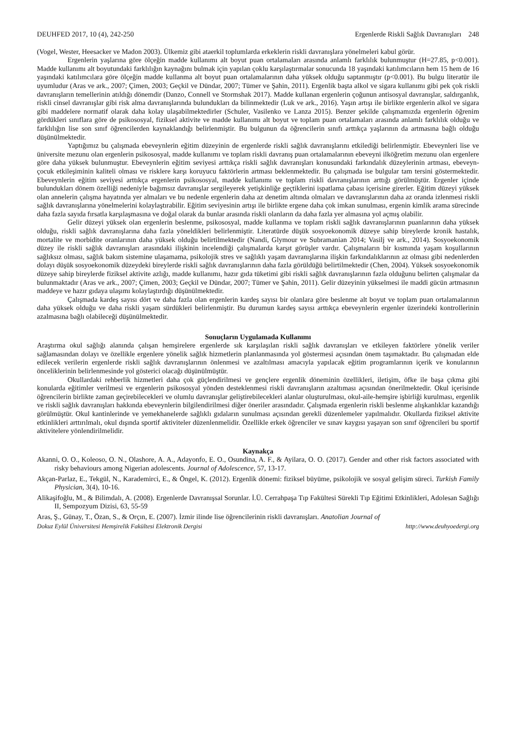DEUHFED 2017, 10 (4), 242-250 Ergenlerde Riskli Sağlık Davranışları 248
(Vogel, Wester, Heesacker ve Madon 2003). Ülkemiz gibi ataerkil toplumlarda erkeklerin riskli davranışlara yönelmeleri kabul görür.
Ergenlerin yaşlarına göre ölçeğin madde kullanımı alt boyut puan ortalamaları arasında anlamlı farklılık bulunmuştur (H=27.85, p<0.001). Madde kullanımı alt boyutundaki farklılığın kaynağını bulmak için yapılan çoklu karşılaştırmalar sonucunda 18 yaşındaki katılımcıların hem 15 hem de 16 yaşındaki katılımcılara göre ölçeğin madde kullanma alt boyut puan ortalamalarının daha yüksek olduğu saptanmıştır (p<0.001). Bu bulgu literatür ile uyumludur (Aras ve ark., 2007; Çimen, 2003; Geçkil ve Dündar, 2007; Tümer ve Şahin, 2011). Ergenlik başta alkol ve sigara kullanımı gibi pek çok riskli davranışların temellerinin atıldığı dönemdir (Danzo, Connell ve Stormshak 2017). Madde kullanan ergenlerin çoğunun antisosyal davranışlar, saldırganlık, riskli cinsel davranışlar gibi risk alma davranışlarında bulundukları da bilinmektedir (Luk ve ark., 2016). Yaşın artışı ile birlikte ergenlerin alkol ve sigara gibi maddelere normatif olarak daha kolay ulaşabilmektedirler (Schuler, Vasilenko ve Lanza 2015). Benzer şekilde çalışmamızda ergenlerin öğrenim gördükleri sınıflara göre de psikososyal, fiziksel aktivite ve madde kullanımı alt boyut ve toplam puan ortalamaları arasında anlamlı farklılık olduğu ve farklılığın lise son sınıf öğrencilerden kaynaklandığı belirlenmiştir. Bu bulgunun da öğrencilerin sınıfı arttıkça yaşlarının da artmasına bağlı olduğu düşünülmektedir.
Yaptığımız bu çalışmada ebeveynlerin eğitim düzeyinin de ergenlerde riskli sağlık davranışlarını etkilediği belirlenmiştir. Ebeveynleri lise ve üniversite mezunu olan ergenlerin psikososyal, madde kullanımı ve toplam riskli davranış puan ortalamalarının ebeveyni ilköğretim mezunu olan ergenlere göre daha yüksek bulunmuştur. Ebeveynlerin eğitim seviyesi arttıkça riskli sağlık davranışları konusundaki farkındalık düzeylerinin artması, ebeveyn-çocuk etkileşiminin kaliteli olması ve risklere karşı koruyucu faktörlerin artması beklenmektedir. Bu çalışmada ise bulgular tam tersini göstermektedir. Ebeveynlerin eğitim seviyesi arttıkça ergenlerin psikososyal, madde kullanımı ve toplam riskli davranışlarının arttığı görülmüştür. Ergenler içinde bulundukları dönem özelliği nedeniyle bağımsız davranışlar sergileyerek yetişkinliğe geçtiklerini ispatlama çabası içerisine girerler. Eğitim düzeyi yüksek olan annelerin çalışma hayatında yer almaları ve bu nedenle ergenlerin daha az denetim altında olmaları ve davranışlarının daha az oranda izlenmesi riskli sağlık davranışlarına yönelmelerini kolaylaştırabilir. Eğitim seviyesinin artışı ile birlikte ergene daha çok imkan sunulması, ergenin kimlik arama sürecinde daha fazla sayıda fırsatla karşılaşmasına ve doğal olarak da bunlar arasında riskli olanların da daha fazla yer almasına yol açmış olabilir.
Gelir düzeyi yüksek olan ergenlerin beslenme, psikososyal, madde kullanma ve toplam riskli sağlık davranışlarının puanlarının daha yüksek olduğu, riskli sağlık davranışlarına daha fazla yöneldikleri belirlenmiştir. Literatürde düşük sosyoekonomik düzeye sahip bireylerde kronik hastalık, mortalite ve morbidite oranlarının daha yüksek olduğu belirtilmektedir (Nandi, Glymour ve Subramanian 2014; Vasilj ve ark., 2014). Sosyoekonomik düzey ile riskli sağlık davranışları arasındaki ilişkinin incelendiği çalışmalarda karşıt görüşler vardır. Çalışmaların bir kısmında yaşam koşullarının sağlıksız olması, sağlık bakım sistemine ulaşamama, psikolojik stres ve sağlıklı yaşam davranışlarına ilişkin farkındalıklarının az olması gibi nedenlerden dolayı düşük sosyoekonomik düzeydeki bireylerde riskli sağlık davranışlarının daha fazla görüldüğü belirtilmektedir (Chen, 2004). Yüksek sosyoekonomik düzeye sahip bireylerde fiziksel aktivite azlığı, madde kullanımı, hazır gıda tüketimi gibi riskli sağlık davranışlarının fazla olduğunu belirten çalışmalar da bulunmaktadır (Aras ve ark., 2007; Çimen, 2003; Geçkil ve Dündar, 2007; Tümer ve Şahin, 2011). Gelir düzeyinin yükselmesi ile maddi gücün artmasının maddeye ve hazır gıdaya ulaşımı kolaylaştırdığı düşünülmektedir.
Çalışmada kardeş sayısı dört ve daha fazla olan ergenlerin kardeş sayısı bir olanlara göre beslenme alt boyut ve toplam puan ortalamalarının daha yüksek olduğu ve daha riskli yaşam sürdükleri belirlenmiştir. Bu durumun kardeş sayısı arttıkça ebeveynlerin ergenler üzerindeki kontrollerinin azalmasına bağlı olabileceği düşünülmektedir.
Sonuçların Uygulamada Kullanımı
Araştırma okul sağlığı alanında çalışan hemşirelere ergenlerde sık karşılaşılan riskli sağlık davranışları ve etkileyen faktörlere yönelik veriler sağlamasından dolayı ve özellikle ergenlere yönelik sağlık hizmetlerin planlanmasında yol göstermesi açısından önem taşımaktadır. Bu çalışmadan elde edilecek verilerin ergenlerde riskli sağlık davranışlarının önlenmesi ve azaltılması amacıyla yapılacak eğitim programlarının içerik ve konularının önceliklerinin belirlenmesinde yol gösterici olacağı düşünülmüştür.
Okullardaki rehberlik hizmetleri daha çok güçlendirilmesi ve gençlere ergenlik döneminin özellikleri, iletişim, öfke ile başa çıkma gibi konularda eğitimler verilmesi ve ergenlerin psikososyal yönden desteklenmesi riskli davranışların azaltıması açısından önerilmektedir. Okul içerisinde öğrencilerin birlikte zaman geçirebilecekleri ve olumlu davranışlar geliştirebilecekleri alanlar oluşturulması, okul-aile-hemşire işbirliği kurulması, ergenlik ve riskli sağlık davranışları hakkında ebeveynlerin bilgilendirilmesi diğer öneriler arasındadır. Çalışmada ergenlerin riskli beslenme alışkanlıklar kazandığı görülmüştür. Okul kantinlerinde ve yemekhanelerde sağlıklı gıdaların sunulması açısından gerekli düzenlemeler yapılmalıdır. Okullarda fiziksel aktivite etkinlikleri arttırılmalı, okul dışında sportif aktiviteler düzenlenmelidir. Özellikle erkek öğrenciler ve sınav kaygısı yaşayan son sınıf öğrencileri bu sportif aktivitelere yönlendirilmelidir.
Kaynakça
Akanni, O. O., Koleoso, O. N., Olashore, A. A., Adayonfo, E. O., Osundina, A. F., & Ayilara, O. O. (2017). Gender and other risk factors associated with risky behaviours among Nigerian adolescents. Journal of Adolescence, 57, 13-17.
Akçan-Parlaz, E., Tekgül, N., Karademirci, E., & Öngel, K. (2012). Ergenlik dönemi: fiziksel büyüme, psikolojik ve sosyal gelişim süreci. Turkish Family Physician, 3(4), 10-16.
Alikaşifoğlu, M., & Bilimdalı, A. (2008). Ergenlerde Davranışsal Sorunlar. İ.Ü. Cerrahpaşa Tıp Fakültesi Sürekli Tıp Eğitimi Etkinlikleri, Adolesan Sağlığı II, Sempozyum Dizisi, 63, 55-59
Aras, Ş., Günay, T., Özan, S., & Orçın, E. (2007). İzmir ilinde lise öğrencilerinin riskli davranışları. Anatolian Journal of
Dokuz Eylül Üniversitesi Hemşirelik Fakültesi Elektronik Dergisi http://www.deuhyoedergi.org